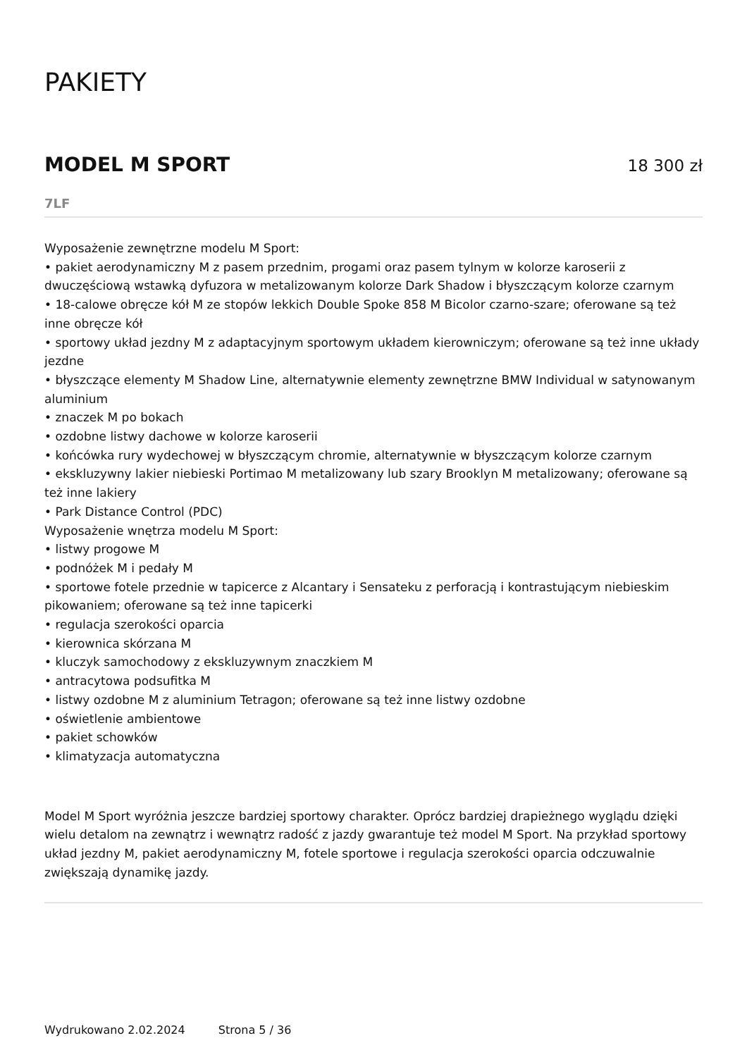PAKIETY
MODEL M SPORT
18 300 zł
7LF
Wyposażenie zewnętrzne modelu M Sport:
• pakiet aerodynamiczny M z pasem przednim, progami oraz pasem tylnym w kolorze karoserii z dwuczęściową wstawką dyfuzora w metalizowanym kolorze Dark Shadow i błyszczącym kolorze czarnym
• 18-calowe obręcze kół M ze stopów lekkich Double Spoke 858 M Bicolor czarno-szare; oferowane są też inne obręcze kół
• sportowy układ jezdny M z adaptacyjnym sportowym układem kierowniczym; oferowane są też inne układy jezdne
• błyszczące elementy M Shadow Line, alternatywnie elementy zewnętrzne BMW Individual w satynowanym aluminium
• znaczek M po bokach
• ozdobne listwy dachowe w kolorze karoserii
• końcówka rury wydechowej w błyszczącym chromie, alternatywnie w błyszczącym kolorze czarnym
• ekskluzywny lakier niebieski Portimao M metalizowany lub szary Brooklyn M metalizowany; oferowane są też inne lakiery
• Park Distance Control (PDC)
Wyposażenie wnętrza modelu M Sport:
• listwy progowe M
• podnóżek M i pedały M
• sportowe fotele przednie w tapicerce z Alcantary i Sensateku z perforacją i kontrastującym niebieskim pikowaniem; oferowane są też inne tapicerki
• regulacja szerokości oparcia
• kierownica skórzana M
• kluczyk samochodowy z ekskluzywnym znaczkiem M
• antracytowa podsufitka M
• listwy ozdobne M z aluminium Tetragon; oferowane są też inne listwy ozdobne
• oświetlenie ambientowe
• pakiet schowków
• klimatyzacja automatyczna
Model M Sport wyróżnia jeszcze bardziej sportowy charakter. Oprócz bardziej drapieżnego wyglądu dzięki wielu detalom na zewnątrz i wewnątrz radość z jazdy gwarantuje też model M Sport. Na przykład sportowy układ jezdny M, pakiet aerodynamiczny M, fotele sportowe i regulacja szerokości oparcia odczuwalnie zwiększają dynamikę jazdy.
Wydrukowano 2.02.2024 Strona 5 / 36